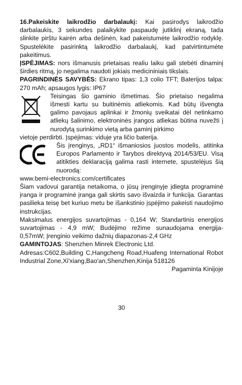16.Pakeiskite laikrodžio darbalaukį: Kai pasirodys laikrodžio darbalaukis, 3 sekundes palaikykite paspaudę jutiklinį ekraną, tada slinkite pirštu kairėn arba dešinėn, kad pakeistumėte laikrodžio rodyklę. Spustelėkite pasirinktą laikrodžio darbalaukį, kad patvirtintumėte pakeitimus.
ĮSPĖJIMAS: nors išmanusis prietaisas realiu laiku gali stebėti dinaminį širdies ritmą, jo negalima naudoti jokiais medicininiais tikslais.
PAGRINDINĖS SAVYBĖS: Ekrano tipas: 1,3 colio TFT; Baterijos talpa: 270 mAh; apsaugos lygis: IP67
Teisingas šio gaminio išmetimas. Šio prietaiso negalima išmesti kartu su buitinėmis atliekomis. Kad būtų išvengta galimo pavojaus aplinkai ir žmonių sveikatai dėl netinkamo atliekų šalinimo, elektroninės įrangos atliekas būtina nuvežti į nurodytą surinkimo vietą arba gaminį pirkimo
vietoje perdirbti. Įspėjimas: viduje yra ličio baterija.
Šis įrenginys, „RD1“ išmaniosios juostos modelis, atitinka Europos Parlamento ir Tarybos direktyvą 2014/53/EU. Visą atitikties deklaraciją galima rasti internete, spustelėjus šią nuorodą:
www.bemi-electronics.com/certificates
Šiam vadovui garantija netaikoma, o jūsų įrenginyje įdiegta programinė įranga ir programinė įranga gali skirtis savo išvaizda ir funkcija. Garantas pasilieka teisę bet kuriuo metu be išankstinio įspėjimo pakeisti naudojimo instrukcijas.
Maksimalus energijos suvartojimas - 0,164 W; Standartinis energijos suvartojimas - 4,9 mW; Budėjimo režime sunaudojama energija- 0,57mW; Įrenginio veikimo dažnių diapazonas-2,4 GHz
GAMINTOJAS: Shenzhen Minrek Electronic Ltd.
Adresas:C602,Building C,Hangcheng Road,Huafeng International Robot Industrial Zone,Xi'xiang,Bao'an,Shenzhen,Kinija 518126
Pagaminta Kinijoje
30